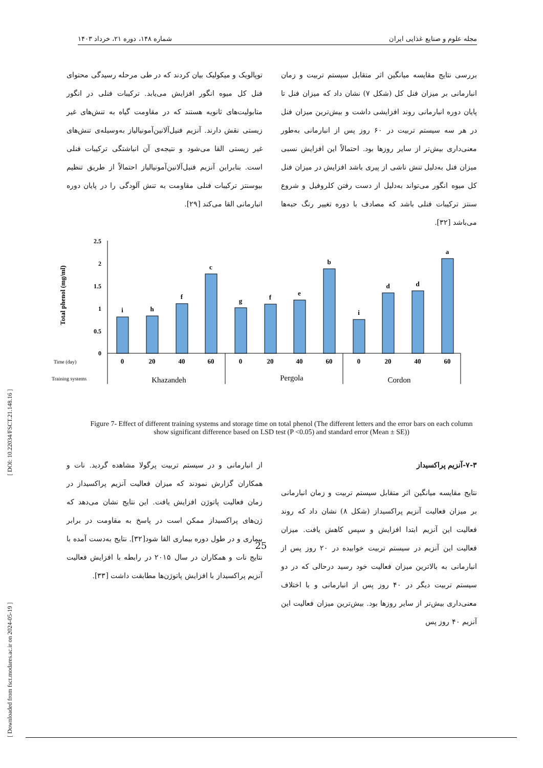مجله علوم و صنایع غذایی ایران شماره ۱۴۸، دوره ۲۱، خرداد ۱۴۰۳
بررسی نتایج مقایسه میانگین اثر متقابل سیستم تربیت و زمان انبارمانی بر میزان فنل کل (شکل ۷) نشان داد که میزان فنل تا پایان دوره انبارمانی روند افزایشی داشت و بیش‌ترین میزان فنل در هر سه سیستم تربیت در ۶۰ روز پس از انبارمانی به‌طور معنی‌داری بیش‌تر از سایر روزها بود. احتمالاً این افزایش نسبی میزان فنل به‌دلیل تنش ناشی از پیری باشد افزایش در میزان فنل کل میوه انگور می‌تواند به‌دلیل از دست رفتن کلروفیل و شروع سنتز ترکیبات فنلی باشد که مصادف با دوره تغییر رنگ حبه‌ها می‌باشد [۳۲].
توپالویک و میکولیک بیان کردند که در طی مرحله رسیدگی محتوای فنل کل میوه انگور افزایش می‌یابد. ترکیبات فنلی در انگور متابولیت‌های ثانویه هستند که در مقاومت گیاه به تنش‌های غیر زیستی نقش دارند. آنزیم فنیل‌آلانین‌آمونیالیاز به‌وسیله‌ی تنش‌های غیر زیستی القا می‌شود و نتیجه‌ی آن انباشتگی ترکیبات فنلی است. بنابراین آنزیم فنیل‌آلانین‌آمونیالیاز احتمالاً از طریق تنظیم بیوسنتز ترکیبات فنلی مقاومت به تنش آلودگی را در پایان دوره انبارمانی القا می‌کند [۲۹].
Total phenol (mg/ml)
2.5
2
1.5
1
0.5
0
i
h
f
c
g
f
e
b
i
d
d
a
0
20
40
60
0
20
40
60
0
20
40
60
Time (day)
Training systems
Khazandeh
Pergola
Cordon
Figure 7- Effect of different training systems and storage time on total phenol (The different letters and the error bars on each column show significant difference based on LSD test (P <0.05) and standard error (Mean ± SE))
۷-۳-آنزیم پراکسیداز
نتایج مقایسه میانگین اثر متقابل سیستم تربیت و زمان انبارمانی بر میزان فعالیت آنزیم پراکسیداز (شکل ۸) نشان داد که روند فعالیت این آنزیم ابتدا افزایش و سپس کاهش یافت. میزان فعالیت این آنزیم در سیستم تربیت خوابیده در ۲۰ روز پس از انبارمانی به بالاترین میزان فعالیت خود رسید درحالی که در دو سیستم تربیت دیگر در ۴۰ روز پس از انبارمانی و با اختلاف معنی‌داری بیش‌تر از سایر روزها بود. بیش‌ترین میزان فعالیت این آنزیم ۴۰ روز پس
از انبارمانی و در سیستم تربیت پرگولا مشاهده گردید. نات و همکاران گزارش نمودند که میزان فعالیت آنزیم پراکسیداز در زمان فعالیت پاتوژن افزایش یافت. این نتایج نشان می‌دهد که ژن‌های پراکسیداز ممکن است در پاسخ به مقاومت در برابر بیماری و در طول دوره بیماری القا شود[۳۲]. نتایج به‌دست آمده با نتایج نات و همکاران در سال ۲۰۱۵ در رابطه با افزایش فعالیت آنزیم پراکسیداز با افزایش پاتوژن‌ها مطابقت داشت [۳۳].
[ Downloaded from fsct.modares.ac.ir on 2024-05-19 ] [ DOI: 10.22034/FSCT.21.148.16 ]
25